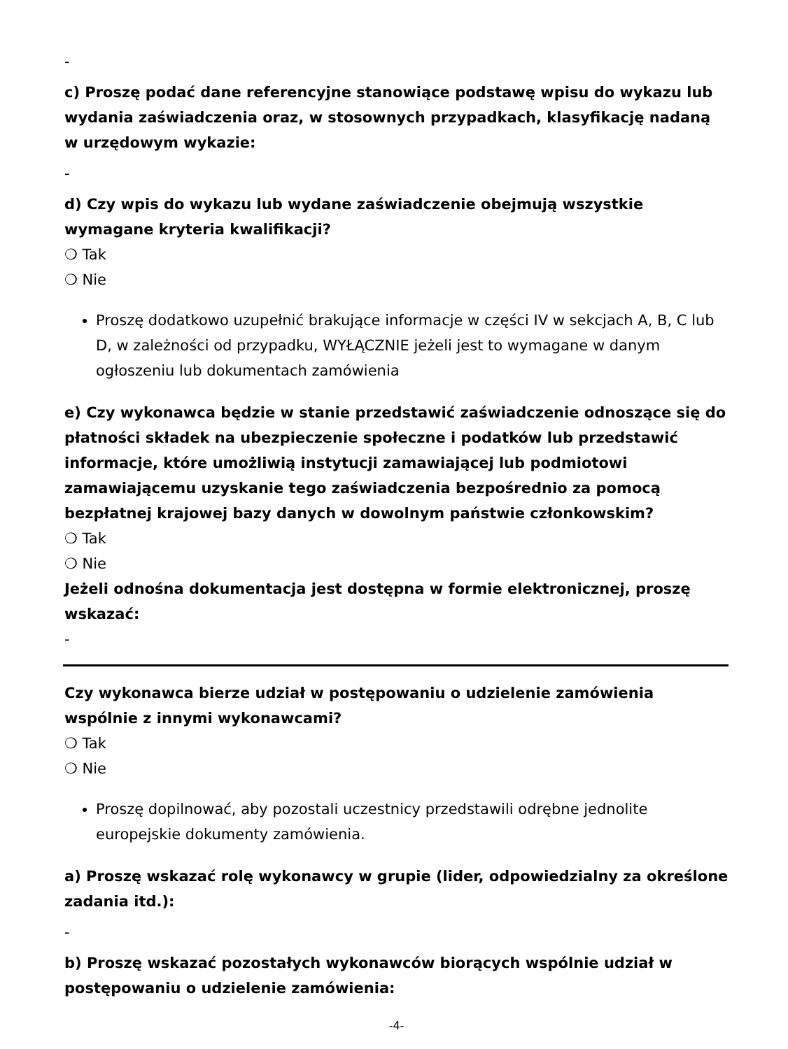-
c) Proszę podać dane referencyjne stanowiące podstawę wpisu do wykazu lub wydania zaświadczenia oraz, w stosownych przypadkach, klasyfikację nadaną w urzędowym wykazie:
-
d) Czy wpis do wykazu lub wydane zaświadczenie obejmują wszystkie wymagane kryteria kwalifikacji?
❍ Tak
❍ Nie
Proszę dodatkowo uzupełnić brakujące informacje w części IV w sekcjach A, B, C lub D, w zależności od przypadku, WYŁĄCZNIE jeżeli jest to wymagane w danym ogłoszeniu lub dokumentach zamówienia
e) Czy wykonawca będzie w stanie przedstawić zaświadczenie odnoszące się do płatności składek na ubezpieczenie społeczne i podatków lub przedstawić informacje, które umożliwią instytucji zamawiającej lub podmiotowi zamawiającemu uzyskanie tego zaświadczenia bezpośrednio za pomocą bezpłatnej krajowej bazy danych w dowolnym państwie członkowskim?
❍ Tak
❍ Nie
Jeżeli odnośna dokumentacja jest dostępna w formie elektronicznej, proszę wskazać:
-
Czy wykonawca bierze udział w postępowaniu o udzielenie zamówienia wspólnie z innymi wykonawcami?
❍ Tak
❍ Nie
Proszę dopilnować, aby pozostali uczestnicy przedstawili odrębne jednolite europejskie dokumenty zamówienia.
a) Proszę wskazać rolę wykonawcy w grupie (lider, odpowiedzialny za określone zadania itd.):
-
b) Proszę wskazać pozostałych wykonawców biorących wspólnie udział w postępowaniu o udzielenie zamówienia:
-4-